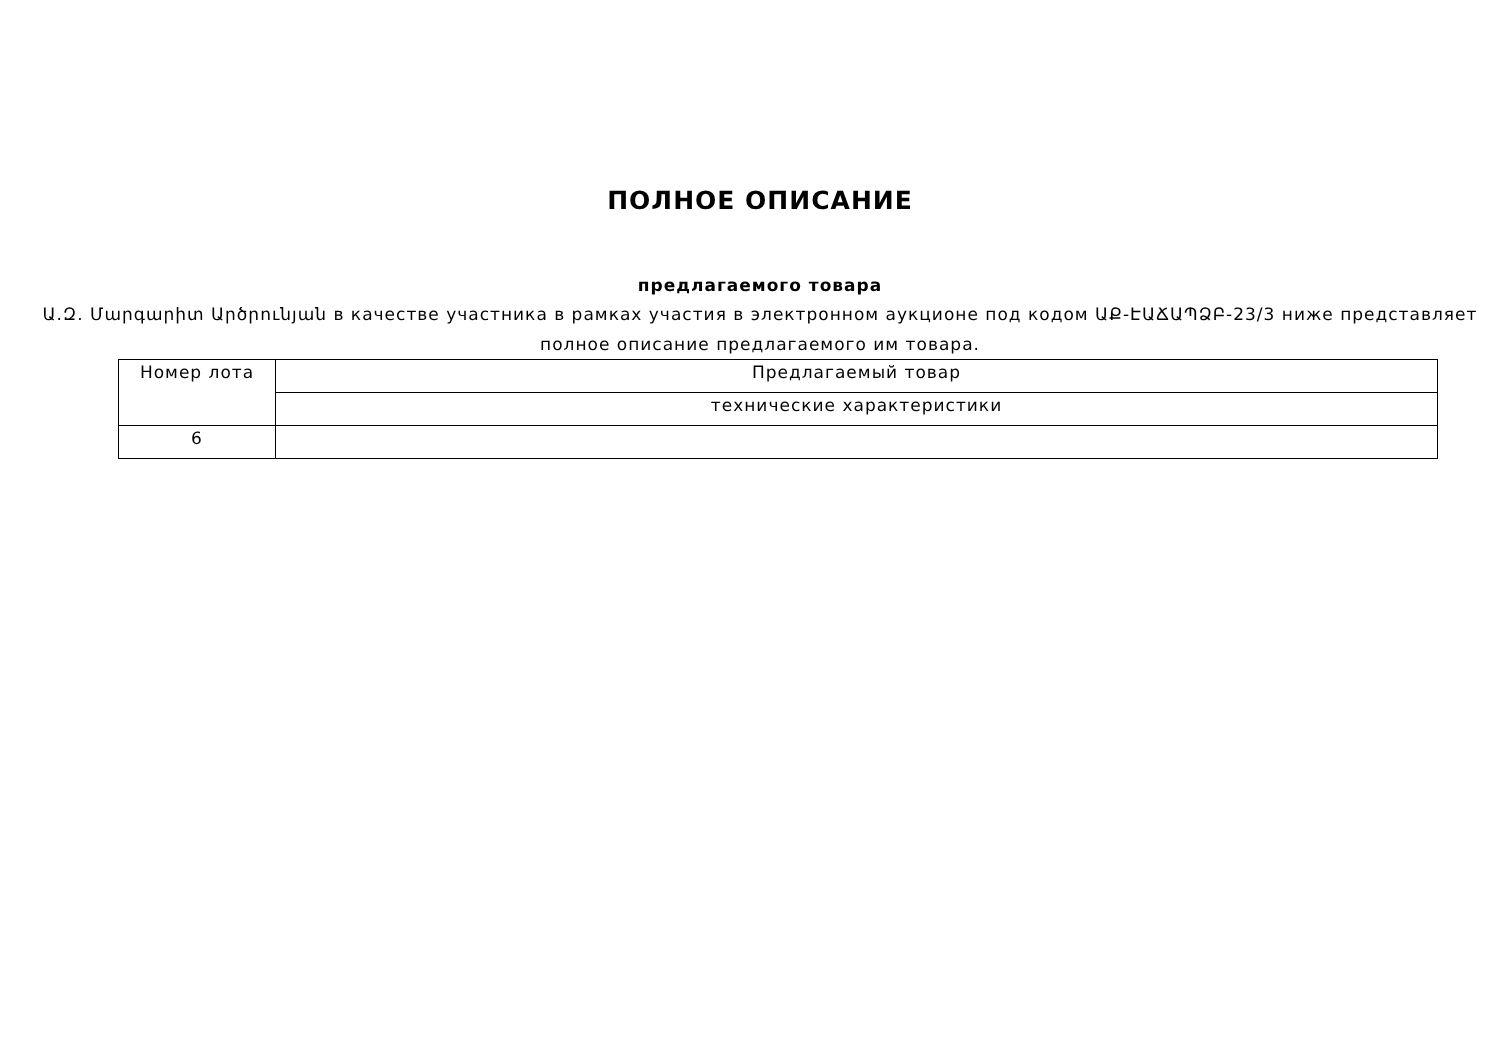ПОЛНОЕ ОПИСАНИЕ
предлагаемого товара
Ա.Զ. Մարգարիտ Արծրունյան в качестве участника в рамках участия в электронном аукционе под кодом ԱՔ-ԷԱՃԱՊՁԲ-23/3 ниже представляет полное описание предлагаемого им товара.
| Номер лота | Предлагаемый товар |
| | технические характеристики |
| 6 | |